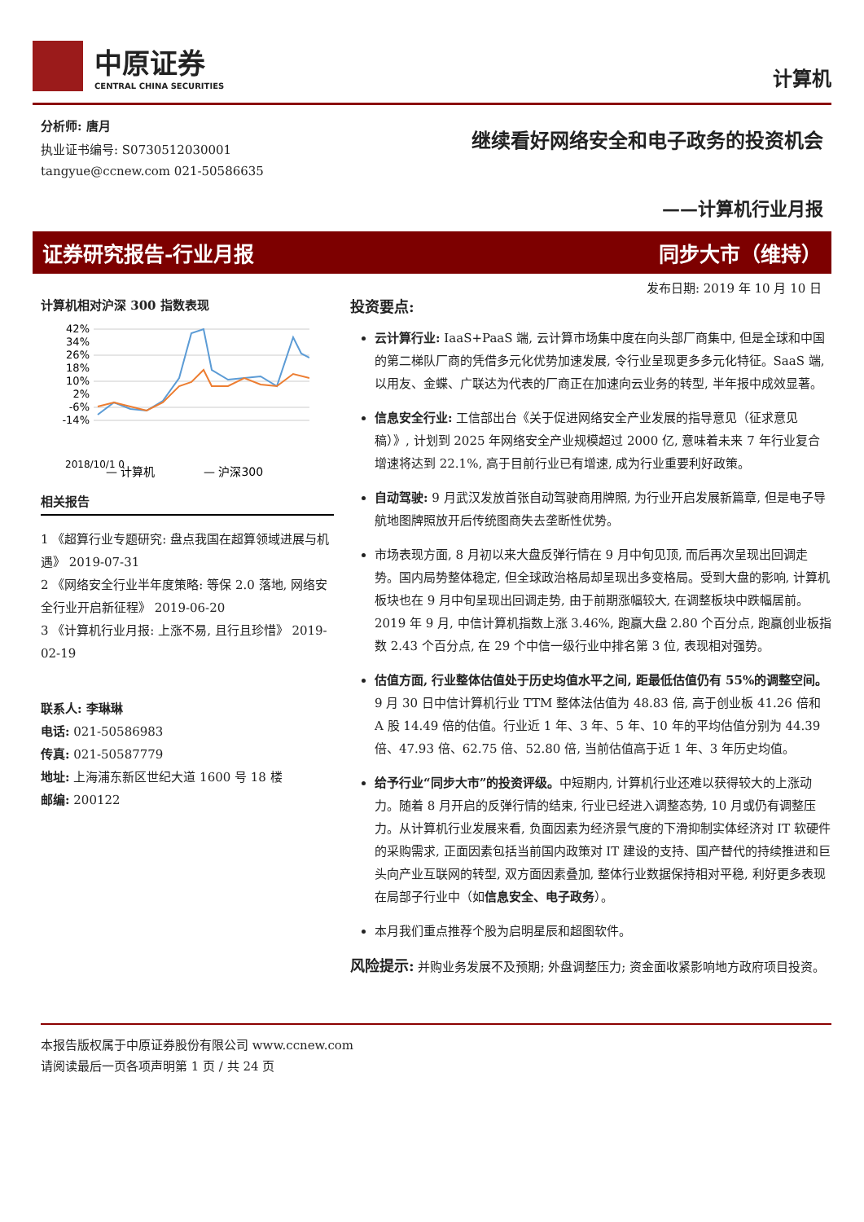中原证券
CENTRAL CHINA SECURITIES
计算机
分析师: 唐月
执业证书编号: S0730512030001
tangyue@ccnew.com 021-50586635
继续看好网络安全和电子政务的投资机会
——计算机行业月报
证券研究报告-行业月报 同步大市（维持）
发布日期: 2019 年 10 月 10 日
计算机相对沪深 300 指数表现
42%
34%
26%
18%
10%
2%
-6%
-14%
— 计算机
— 沪深300
2018/10/1 0
相关报告
1 《超算行业专题研究: 盘点我国在超算领域进展与机遇》 2019-07-31
2 《网络安全行业半年度策略: 等保 2.0 落地, 网络安全行业开启新征程》 2019-06-20
3 《计算机行业月报: 上涨不易, 且行且珍惜》 2019-02-19
联系人: 李琳琳
电话: 021-50586983
传真: 021-50587779
地址: 上海浦东新区世纪大道 1600 号 18 楼
邮编: 200122
投资要点:
云计算行业: IaaS+PaaS 端, 云计算市场集中度在向头部厂商集中, 但是全球和中国的第二梯队厂商的凭借多元化优势加速发展, 令行业呈现更多多元化特征。SaaS 端, 以用友、金蝶、广联达为代表的厂商正在加速向云业务的转型, 半年报中成效显著。
信息安全行业: 工信部出台《关于促进网络安全产业发展的指导意见（征求意见稿）》, 计划到 2025 年网络安全产业规模超过 2000 亿, 意味着未来 7 年行业复合增速将达到 22.1%, 高于目前行业已有增速, 成为行业重要利好政策。
自动驾驶: 9 月武汉发放首张自动驾驶商用牌照, 为行业开启发展新篇章, 但是电子导航地图牌照放开后传统图商失去垄断性优势。
市场表现方面, 8 月初以来大盘反弹行情在 9 月中旬见顶, 而后再次呈现出回调走势。国内局势整体稳定, 但全球政治格局却呈现出多变格局。受到大盘的影响, 计算机板块也在 9 月中旬呈现出回调走势, 由于前期涨幅较大, 在调整板块中跌幅居前。2019 年 9 月, 中信计算机指数上涨 3.46%, 跑赢大盘 2.80 个百分点, 跑赢创业板指数 2.43 个百分点, 在 29 个中信一级行业中排名第 3 位, 表现相对强势。
估值方面, 行业整体估值处于历史均值水平之间, 距最低估值仍有 55%的调整空间。9 月 30 日中信计算机行业 TTM 整体法估值为 48.83 倍, 高于创业板 41.26 倍和 A 股 14.49 倍的估值。行业近 1 年、3 年、5 年、10 年的平均估值分别为 44.39 倍、47.93 倍、62.75 倍、52.80 倍, 当前估值高于近 1 年、3 年历史均值。
给予行业“同步大市”的投资评级。中短期内, 计算机行业还难以获得较大的上涨动力。随着 8 月开启的反弹行情的结束, 行业已经进入调整态势, 10 月或仍有调整压力。从计算机行业发展来看, 负面因素为经济景气度的下滑抑制实体经济对 IT 软硬件的采购需求, 正面因素包括当前国内政策对 IT 建设的支持、国产替代的持续推进和巨头向产业互联网的转型, 双方面因素叠加, 整体行业数据保持相对平稳, 利好更多表现在局部子行业中（如信息安全、电子政务）。
本月我们重点推荐个股为启明星辰和超图软件。
风险提示: 并购业务发展不及预期; 外盘调整压力; 资金面收紧影响地方政府项目投资。
本报告版权属于中原证券股份有限公司 www.ccnew.com
请阅读最后一页各项声明第 1 页 / 共 24 页